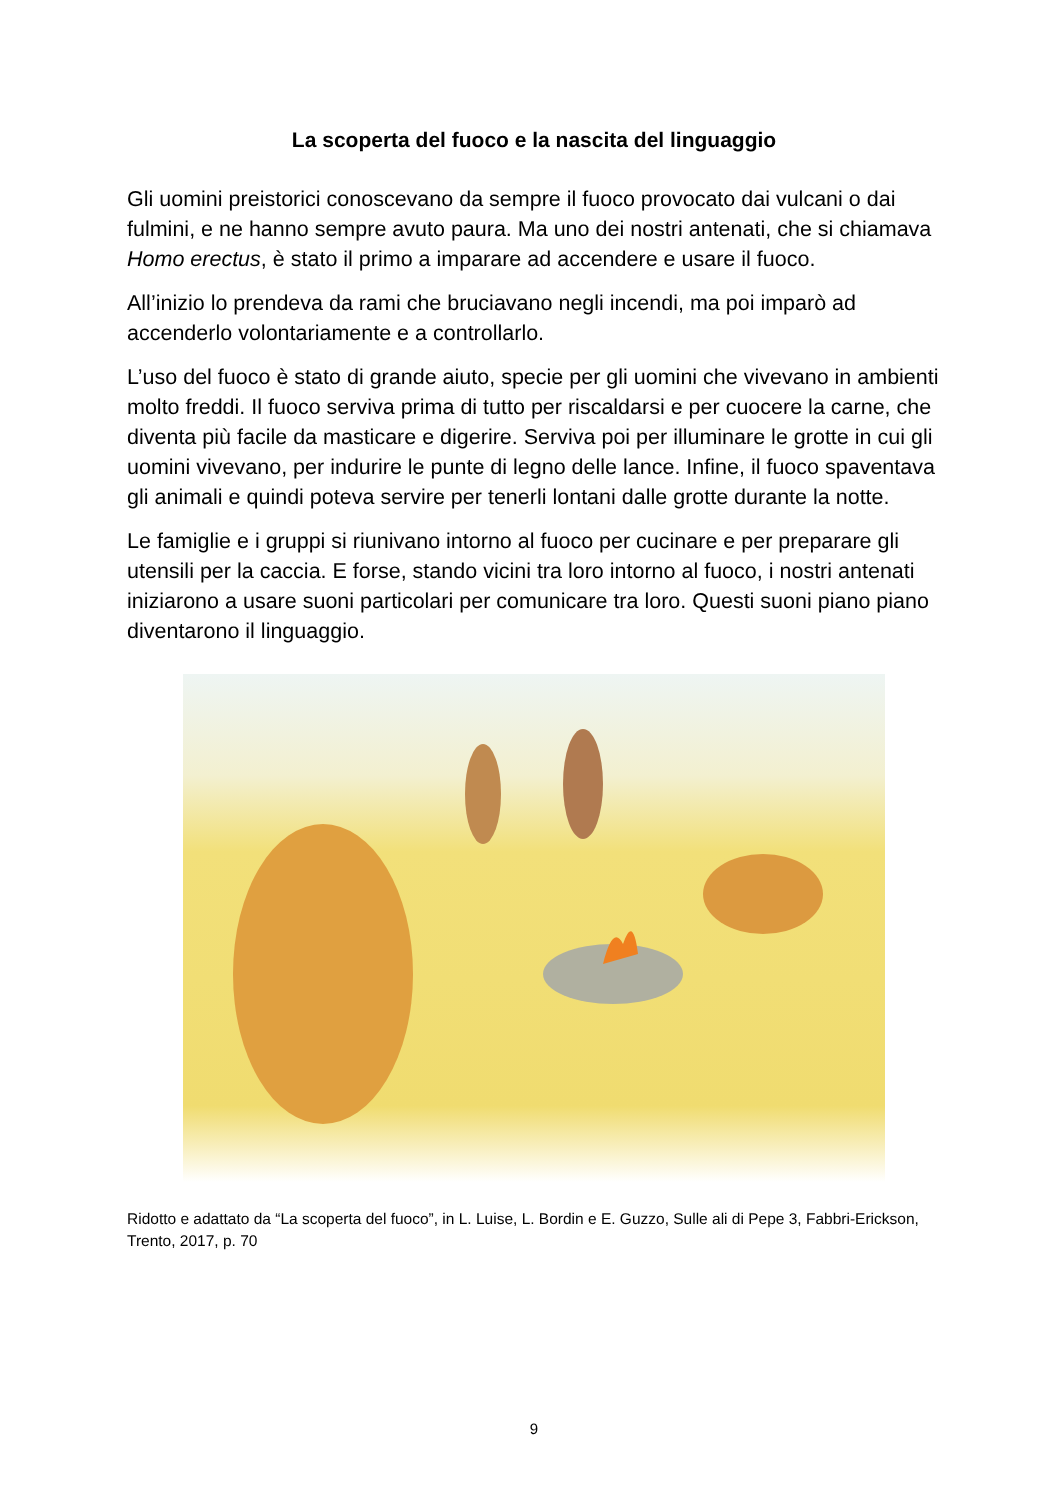La scoperta del fuoco e la nascita del linguaggio
Gli uomini preistorici conoscevano da sempre il fuoco provocato dai vulcani o dai fulmini, e ne hanno sempre avuto paura. Ma uno dei nostri antenati, che si chiamava Homo erectus, è stato il primo a imparare ad accendere e usare il fuoco.
All’inizio lo prendeva da rami che bruciavano negli incendi, ma poi imparò ad accenderlo volontariamente e a controllarlo.
L’uso del fuoco è stato di grande aiuto, specie per gli uomini che vivevano in ambienti molto freddi. Il fuoco serviva prima di tutto per riscaldarsi e per cuocere la carne, che diventa più facile da masticare e digerire. Serviva poi per illuminare le grotte in cui gli uomini vivevano, per indurire le punte di legno delle lance. Infine, il fuoco spaventava gli animali e quindi poteva servire per tenerli lontani dalle grotte durante la notte.
Le famiglie e i gruppi si riunivano intorno al fuoco per cucinare e per preparare gli utensili per la caccia. E forse, stando vicini tra loro intorno al fuoco, i nostri antenati iniziarono a usare suoni particolari per comunicare tra loro. Questi suoni piano piano diventarono il linguaggio.
Ridotto e adattato da “La scoperta del fuoco”, in L. Luise, L. Bordin e E. Guzzo, Sulle ali di Pepe 3, Fabbri-Erickson, Trento, 2017, p. 70
9